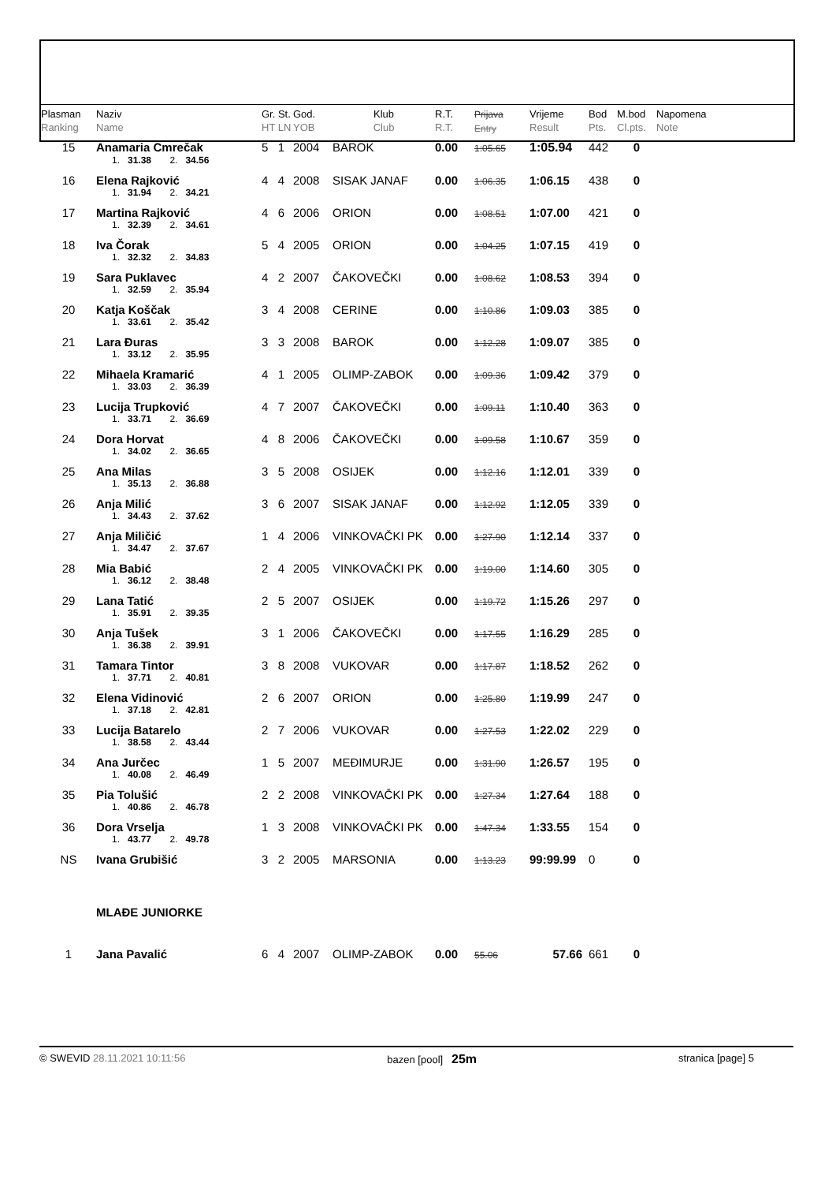| Plasman Ranking | Naziv Name | Gr. St. HT LN | God. YOB | Klub Club | R.T. R.T. | Prijava Entry | Vrijeme Result | Bod Pts. | M.bod Cl.pts. | Napomena Note |
| --- | --- | --- | --- | --- | --- | --- | --- | --- | --- | --- |
| 15 | Anamaria Cmrečak | 5 1 | 2004 | BAROK | 0.00 | 1:05.65 | 1:05.94 | 442 | 0 | |
| | 1. 31.38 2. 34.56 | | | | | | | | | |
| 16 | Elena Rajković | 4 4 | 2008 | SISAK JANAF | 0.00 | 1:06.35 | 1:06.15 | 438 | 0 | |
| | 1. 31.94 2. 34.21 | | | | | | | | | |
| 17 | Martina Rajković | 4 6 | 2006 | ORION | 0.00 | 1:08.51 | 1:07.00 | 421 | 0 | |
| | 1. 32.39 2. 34.61 | | | | | | | | | |
| 18 | Iva Čorak | 5 4 | 2005 | ORION | 0.00 | 1:04.25 | 1:07.15 | 419 | 0 | |
| | 1. 32.32 2. 34.83 | | | | | | | | | |
| 19 | Sara Puklavec | 4 2 | 2007 | ČAKOVEČKI | 0.00 | 1:08.62 | 1:08.53 | 394 | 0 | |
| | 1. 32.59 2. 35.94 | | | | | | | | | |
| 20 | Katja Koščak | 3 4 | 2008 | CERINE | 0.00 | 1:10.86 | 1:09.03 | 385 | 0 | |
| | 1. 33.61 2. 35.42 | | | | | | | | | |
| 21 | Lara Đuras | 3 3 | 2008 | BAROK | 0.00 | 1:12.28 | 1:09.07 | 385 | 0 | |
| | 1. 33.12 2. 35.95 | | | | | | | | | |
| 22 | Mihaela Kramarić | 4 1 | 2005 | OLIMP-ZABOK | 0.00 | 1:09.36 | 1:09.42 | 379 | 0 | |
| | 1. 33.03 2. 36.39 | | | | | | | | | |
| 23 | Lucija Trupković | 4 7 | 2007 | ČAKOVEČKI | 0.00 | 1:09.11 | 1:10.40 | 363 | 0 | |
| | 1. 33.71 2. 36.69 | | | | | | | | | |
| 24 | Dora Horvat | 4 8 | 2006 | ČAKOVEČKI | 0.00 | 1:09.58 | 1:10.67 | 359 | 0 | |
| | 1. 34.02 2. 36.65 | | | | | | | | | |
| 25 | Ana Milas | 3 5 | 2008 | OSIJEK | 0.00 | 1:12.16 | 1:12.01 | 339 | 0 | |
| | 1. 35.13 2. 36.88 | | | | | | | | | |
| 26 | Anja Milić | 3 6 | 2007 | SISAK JANAF | 0.00 | 1:12.92 | 1:12.05 | 339 | 0 | |
| | 1. 34.43 2. 37.62 | | | | | | | | | |
| 27 | Anja Miličić | 1 4 | 2006 | VINKOVAČKI PK | 0.00 | 1:27.90 | 1:12.14 | 337 | 0 | |
| | 1. 34.47 2. 37.67 | | | | | | | | | |
| 28 | Mia Babić | 2 4 | 2005 | VINKOVAČKI PK | 0.00 | 1:19.00 | 1:14.60 | 305 | 0 | |
| | 1. 36.12 2. 38.48 | | | | | | | | | |
| 29 | Lana Tatić | 2 5 | 2007 | OSIJEK | 0.00 | 1:19.72 | 1:15.26 | 297 | 0 | |
| | 1. 35.91 2. 39.35 | | | | | | | | | |
| 30 | Anja Tušek | 3 1 | 2006 | ČAKOVEČKI | 0.00 | 1:17.55 | 1:16.29 | 285 | 0 | |
| | 1. 36.38 2. 39.91 | | | | | | | | | |
| 31 | Tamara Tintor | 3 8 | 2008 | VUKOVAR | 0.00 | 1:17.87 | 1:18.52 | 262 | 0 | |
| | 1. 37.71 2. 40.81 | | | | | | | | | |
| 32 | Elena Vidinović | 2 6 | 2007 | ORION | 0.00 | 1:25.80 | 1:19.99 | 247 | 0 | |
| | 1. 37.18 2. 42.81 | | | | | | | | | |
| 33 | Lucija Batarelo | 2 7 | 2006 | VUKOVAR | 0.00 | 1:27.53 | 1:22.02 | 229 | 0 | |
| | 1. 38.58 2. 43.44 | | | | | | | | | |
| 34 | Ana Jurčec | 1 5 | 2007 | MEĐIMURJE | 0.00 | 1:31.90 | 1:26.57 | 195 | 0 | |
| | 1. 40.08 2. 46.49 | | | | | | | | | |
| 35 | Pia Tolušić | 2 2 | 2008 | VINKOVAČKI PK | 0.00 | 1:27.34 | 1:27.64 | 188 | 0 | |
| | 1. 40.86 2. 46.78 | | | | | | | | | |
| 36 | Dora Vrselja | 1 3 | 2008 | VINKOVAČKI PK | 0.00 | 1:47.34 | 1:33.55 | 154 | 0 | |
| | 1. 43.77 2. 49.78 | | | | | | | | | |
| NS | Ivana Grubišić | 3 2 | 2005 | MARSONIA | 0.00 | 1:13.23 | 99:99.99 | 0 | 0 | |
| | MLAĐE JUNIORKE | | | | | | | | | |
| 1 | Jana Pavalić | 6 4 | 2007 | OLIMP-ZABOK | 0.00 | 55.06 | 57.66 | 661 | 0 | |
© SWEVID 28.11.2021 10:11:56 bazen [pool] 25m stranica [page] 5